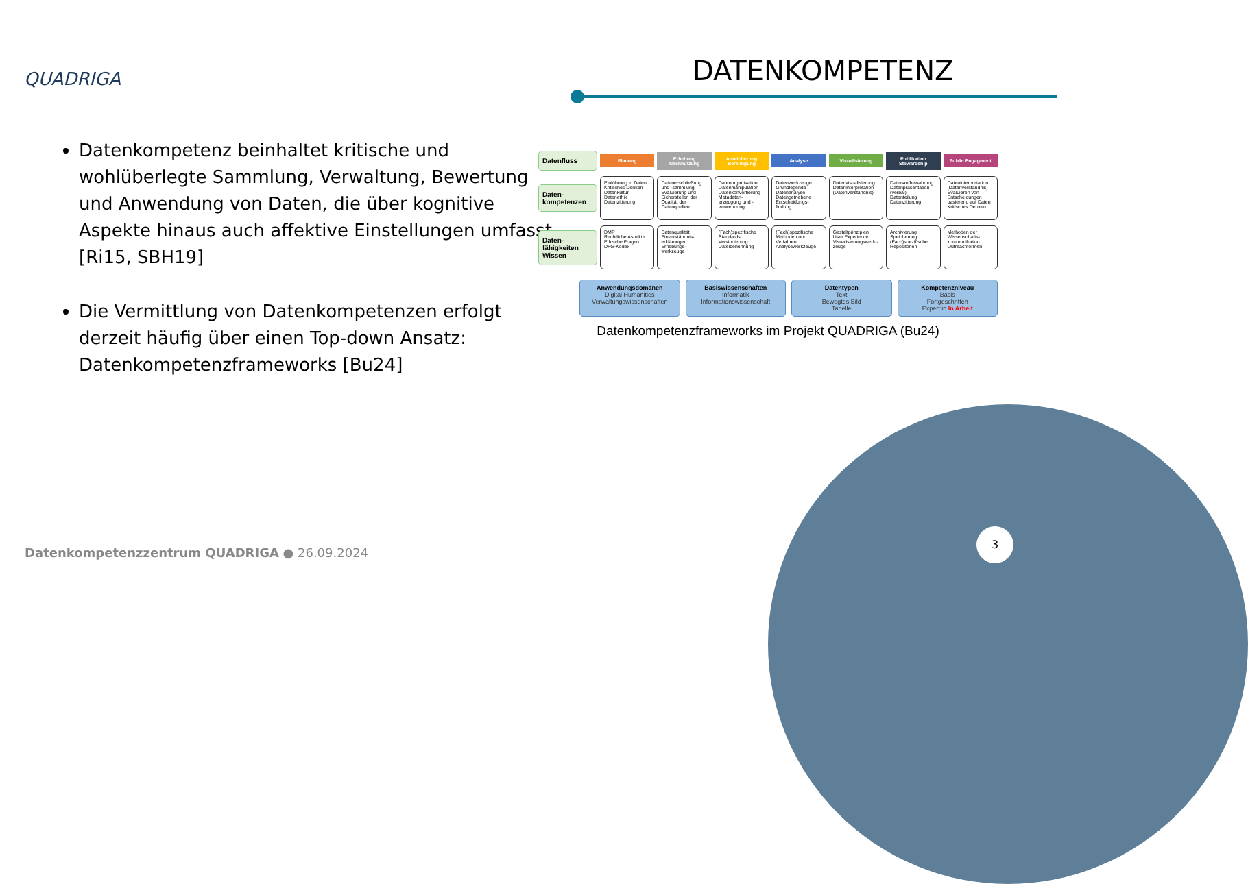QUADRIGA DATENKOMPETENZ
Datenkompetenz beinhaltet kritische und wohlüberlegte Sammlung, Verwaltung, Bewertung und Anwendung von Daten, die über kognitive Aspekte hinaus auch affektive Einstellungen umfasst [Ri15, SBH19]
Die Vermittlung von Datenkompetenzen erfolgt derzeit häufig über einen Top-down Ansatz: Datenkompetenzframeworks [Bu24]
Datenfluss
Planung Erhebung Nachnutzung Anreicherung Bereinigung Analyse Visualisierung Publikation Stewardship Public Engagment
Daten-kompetenzen
Einführung in Daten
Kritisches Denken
Datenkultur
Datenethik
Datenzitierung
Datenerschließung und -sammlung
Evaluierung und Sicherstellen der Qualität der Datenquellen
Datenorganisation
Datenmanipulation
Datenkonvertierung
Metadaten-erzeugung und -verwendung
Datenwerkzeuge
Grundlegende Datenanalyse
Datengetriebene Entscheidungs-findung
Datenvisualisierung
Dateninterpretation (Datenverständnis)
Datenaufbewahrung
Datenpräsentation (verbal)
Datenteilung
Datenzitierung
Dateninterpretation (Datenverständnis)
Evaluieren von Entscheidungen basierend auf Daten
Kritisches Denken
Daten-fähigkeiten Wissen
DMP
Rechtliche Aspekte
Ethische Fragen
DFG-Kodex
Datenqualität
Einverständnis-erklärungen
Erhebungs-werkzeuge
(Fach)spezifische Standards
Versionierung
Dateibenennung
(Fach)spezifische Methoden und Verfahren
Analysewerkzeuge
Gestaltprinzipien
User Experience
Visualisierungswerk - zeuge
Archivierung
Speicherung
(Fach)spezifische Repositorien
Methoden der Wissenschafts-kommunikation
Outreachformen
Anwendungsdomänen
Digital Humanities
Verwaltungswissenschaften
Basiswissenschaften
Informatik
Informationswissenschaft
Datentypen
Text
Bewegtes Bild
Tabelle
Kompetenzniveau
Basis
Fortgeschritten
Expert:in In Arbeit
Datenkompetenzframeworks im Projekt QUADRIGA (Bu24)
Datenkompetenzzentrum QUADRIGA ● 26.09.2024
3